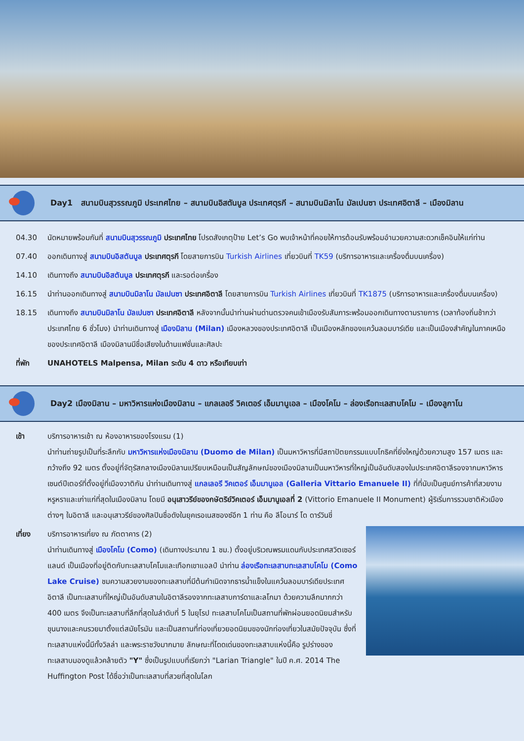Day1 สนามบินสุวรรณภูมิ ประเทศไทย – สนามบินอิสตันบูล ประเทศตุรกี – สนามบินมิลาโน มัลเปนซา ประเทศอิตาลี – เมืองมิลาน
04.30 นัดหมายพร้อมกันที่ สนามบินสุวรรณภูมิ ประเทศไทย โปรดสังเกตุป้าย Let’s Go พบเจ้าหน้าที่คอยให้การต้อนรับพร้อมอำนวยความสะดวกเช็คอินให้แก่ท่าน
07.40 ออกเดินทางสู่ สนามบินอิสตันบูล ประเทศตุรกี โดยสายการบิน Turkish Airlines เที่ยวบินที่ TK59 (บริการอาหารและเครื่องดื่มบนเครื่อง)
14.10 เดินทางถึง สนามบินอิสตันบูล ประเทศตุรกี และรอต่อเครื่อง
16.15 นำท่านออกเดินทางสู่ สนามบินมิลาโน มัลเปนซา ประเทศอิตาลี โดยสายการบิน Turkish Airlines เที่ยวบินที่ TK1875 (บริการอาหารและเครื่องดื่มบนเครื่อง)
18.15 เดินทางถึง สนามบินมิลาโน มัลเปนซา ประเทศอิตาลี หลังจากนั้นนำท่านผ่านด่านตรวจคนเข้าเมืองรับสัมภาระพร้อมออกเดินทางตามรายการ (เวลาท้องถิ่นช้ากว่าประเทศไทย 6 ชั่วโมง) นำท่านเดินทางสู่ เมืองมิลาน (Milan) เมืองหลวงของประเทศอิตาลี เป็นเมืองหลักของแคว้นลอมบาร์เดีย และเป็นเมืองสำคัญในภาคเหนือของประเทศอิตาลี เมืองมิลานมีชื่อเสียงในด้านแฟชั่นและศิลปะ
ที่พัก UNAHOTELS Malpensa, Milan ระดับ 4 ดาว หรือเทียบเท่า
Day2 เมืองมิลาน – มหาวิหารแห่งเมืองมิลาน – แกลเลอรี วิคเตอร์ เอ็มมานูเอล – เมืองโคโม – ล่องเรือทะเลสาบโคโม – เมืองลูกาโน
เช้า บริการอาหารเช้า ณ ห้องอาหารของโรงแรม (1)
นำท่านถ่ายรูปเป็นที่ระลึกกับ มหาวิหารแห่งเมืองมิลาน (Duomo de Milan) เป็นมหาวิหารที่มีสถาปัตยกรรมแบบโกธิคที่ยิ่งใหญ่ด้วยความสูง 157 เมตร และกว้างถึง 92 เมตร ตั้งอยู่ที่จัตุรัสกลางเมืองมิลานเปรียบเหมือนเป็นสัญลักษณ์ของเมืองมิลานเป็นมหาวิหารที่ใหญ่เป็นอันดับสองในประเทศอิตาลีรองจากมหาวิหารเซนต์ปีเตอร์ที่ตั้งอยู่ที่เมืองวาติกัน นำท่านเดินทางสู่ แกลเลอรี วิคเตอร์ เอ็มมานูเอล (Galleria Vittario Emanuele II) ที่ที่นับเป็นศูนย์การค้าที่สวยงามหรูหราและเก่าแก่ที่สุดในเมืองมิลาน โดยมี อนุเสาวรีย์ของกษัตริย์วิคเตอร์ เอ็มมานูเอลที่ 2 (Vittorio Emanuele II Monument) ผู้ริเริ่มการรวมชาติหัวเมืองต่างๆ ในอิตาลี และอนุเสาวรีย์ของศิลปินชื่อดังในยุคเรอเนสซองซ์อีก 1 ท่าน คือ ลีโอนาร์ โด ดาร์วินชี่
เที่ยง บริการอาหารเที่ยง ณ ภัตตาคาร (2)
นำท่านเดินทางสู่ เมืองโคโม (Como) (เดินทางประมาณ 1 ชม.) ตั้งอยู่บริเวณพรมแดนกับประเทศสวิตเซอร์แลนด์ เป็นเมืองที่อยู่ติดกับทะเลสาบโคโมและเทือกเขาแอลป์ นำท่าน ล่องเรือทะเลสาบทะเลสาบโคโม (Como Lake Cruise) ชมความสวยงามของทะเลสาบที่มีต้นกำเนิดจากธารน้ำแข็งในแคว้นลอมบาร์เดียประเทศอิตาลี เป็นทะเลสาบที่ใหญ่เป็นอันดับสามในอิตาลีรองจากทะเลสาบการ์ดาและลโกมา ด้วยความลึกมากกว่า 400 เมตร จึงเป็นทะเลสาบที่ลึกที่สุดในลำดับที่ 5 ในยุโรป ทะเลสาบโคโมเป็นสถานที่พักผ่อนยอดนิยมสำหรับขุนนางและคนรวยมาตั้งแต่สมัยโรมัน และเป็นสถานที่ท่องเที่ยวยอดนิยมของนักท่องเที่ยวในสมัยปัจจุบัน ซึ่งที่ทะเลสาบแห่งนี้มีทั้งวิลล่า และพระราชวังมากมาย ลักษณะที่โดดเด่นของทะเลสาบแห่งนี้คือ รูปร่างของทะเลสาบมองดูแล้วคล้ายตัว "Y" ซึ่งเป็นรูปแบบที่เรียกว่า "Larian Triangle" ในปี ค.ศ. 2014 The Huffington Post ได้ชื่อว่าเป็นทะเลสาบที่สวยที่สุดในโลก